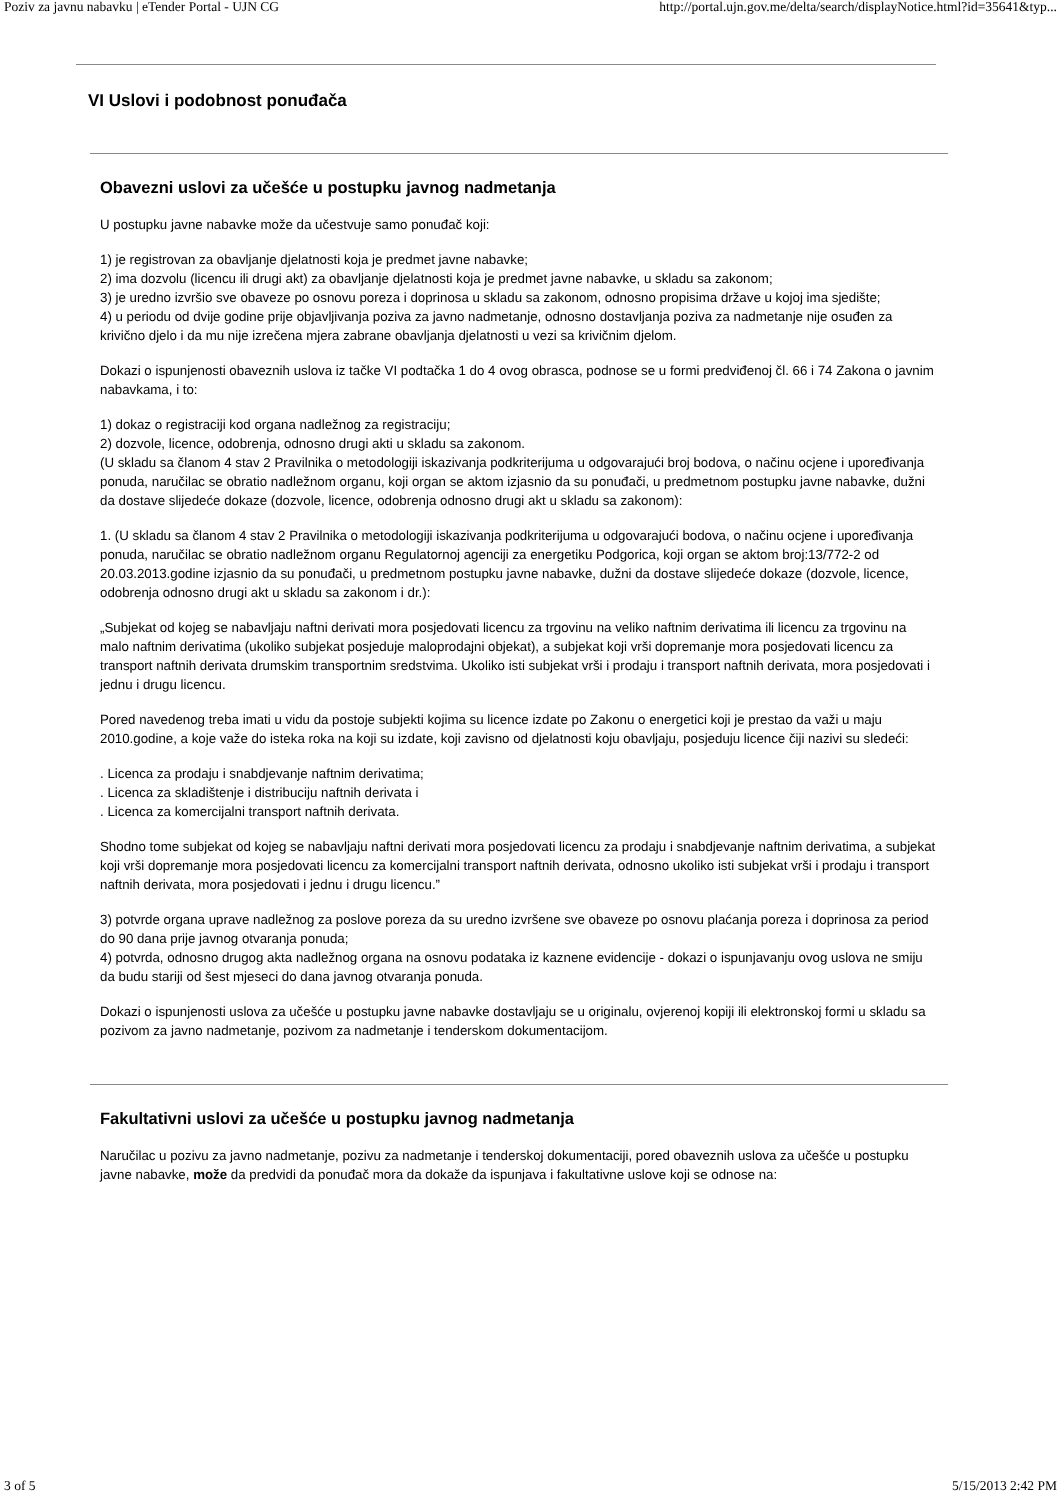Poziv za javnu nabavku | eTender Portal - UJN CG http://portal.ujn.gov.me/delta/search/displayNotice.html?id=35641&typ...
VI Uslovi i podobnost ponuđača
Obavezni uslovi za učešće u postupku javnog nadmetanja
U postupku javne nabavke može da učestvuje samo ponuđač koji:
1) je registrovan za obavljanje djelatnosti koja je predmet javne nabavke;
2) ima dozvolu (licencu ili drugi akt) za obavljanje djelatnosti koja je predmet javne nabavke, u skladu sa zakonom;
3) je uredno izvršio sve obaveze po osnovu poreza i doprinosa u skladu sa zakonom, odnosno propisima države u kojoj ima sjedište;
4) u periodu od dvije godine prije objavljivanja poziva za javno nadmetanje, odnosno dostavljanja poziva za nadmetanje nije osuđen za krivično djelo i da mu nije izrečena mjera zabrane obavljanja djelatnosti u vezi sa krivičnim djelom.
Dokazi o ispunjenosti obaveznih uslova iz tačke VI podtačka 1 do 4 ovog obrasca, podnose se u formi predviđenoj čl. 66 i 74 Zakona o javnim nabavkama, i to:
1) dokaz o registraciji kod organa nadležnog za registraciju;
2) dozvole, licence, odobrenja, odnosno drugi akti u skladu sa zakonom.
(U skladu sa članom 4 stav 2 Pravilnika o metodologiji iskazivanja podkriterijuma u odgovarajući broj bodova, o načinu ocjene i upoređivanja ponuda, naručilac se obratio nadležnom organu, koji organ se aktom izjasnio da su ponuđači, u predmetnom postupku javne nabavke, dužni da dostave slijedeće dokaze (dozvole, licence, odobrenja odnosno drugi akt u skladu sa zakonom):
1. (U skladu sa članom 4 stav 2 Pravilnika o metodologiji iskazivanja podkriterijuma u odgovarajući bodova, o načinu ocjene i upoređivanja ponuda, naručilac se obratio nadležnom organu Regulatornoj agenciji za energetiku Podgorica, koji organ se aktom broj:13/772-2 od 20.03.2013.godine izjasnio da su ponuđači, u predmetnom postupku javne nabavke, dužni da dostave slijedeće dokaze (dozvole, licence, odobrenja odnosno drugi akt u skladu sa zakonom i dr.):
„Subjekat od kojeg se nabavljaju naftni derivati mora posjedovati licencu za trgovinu na veliko naftnim derivatima ili licencu za trgovinu na malo naftnim derivatima (ukoliko subjekat posjeduje maloprodajni objekat), a subjekat koji vrši dopremanje mora posjedovati licencu za transport naftnih derivata drumskim transportnim sredstvima. Ukoliko isti subjekat vrši i prodaju i transport naftnih derivata, mora posjedovati i jednu i drugu licencu.
Pored navedenog treba imati u vidu da postoje subjekti kojima su licence izdate po Zakonu o energetici koji je prestao da važi u maju 2010.godine, a koje važe do isteka roka na koji su izdate, koji zavisno od djelatnosti koju obavljaju, posjeduju licence čiji nazivi su sledeći:
. Licenca za prodaju i snabdjevanje naftnim derivatima;
. Licenca za skladištenje i distribuciju naftnih derivata i
. Licenca za komercijalni transport naftnih derivata.
Shodno tome subjekat od kojeg se nabavljaju naftni derivati mora posjedovati licencu za prodaju i snabdjevanje naftnim derivatima, a subjekat koji vrši dopremanje mora posjedovati licencu za komercijalni transport naftnih derivata, odnosno ukoliko isti subjekat vrši i prodaju i transport naftnih derivata, mora posjedovati i jednu i drugu licencu.”
3) potvrde organa uprave nadležnog za poslove poreza da su uredno izvršene sve obaveze po osnovu plaćanja poreza i doprinosa za period do 90 dana prije javnog otvaranja ponuda;
4) potvrda, odnosno drugog akta nadležnog organa na osnovu podataka iz kaznene evidencije - dokazi o ispunjavanju ovog uslova ne smiju da budu stariji od šest mjeseci do dana javnog otvaranja ponuda.
Dokazi o ispunjenosti uslova za učešće u postupku javne nabavke dostavljaju se u originalu, ovjerenoj kopiji ili elektronskoj formi u skladu sa pozivom za javno nadmetanje, pozivom za nadmetanje i tenderskom dokumentacijom.
Fakultativni uslovi za učešće u postupku javnog nadmetanja
Naručilac u pozivu za javno nadmetanje, pozivu za nadmetanje i tenderskoj dokumentaciji, pored obaveznih uslova za učešće u postupku javne nabavke, može da predvidi da ponuđač mora da dokaže da ispunjava i fakultativne uslove koji se odnose na:
3 of 5 5/15/2013 2:42 PM